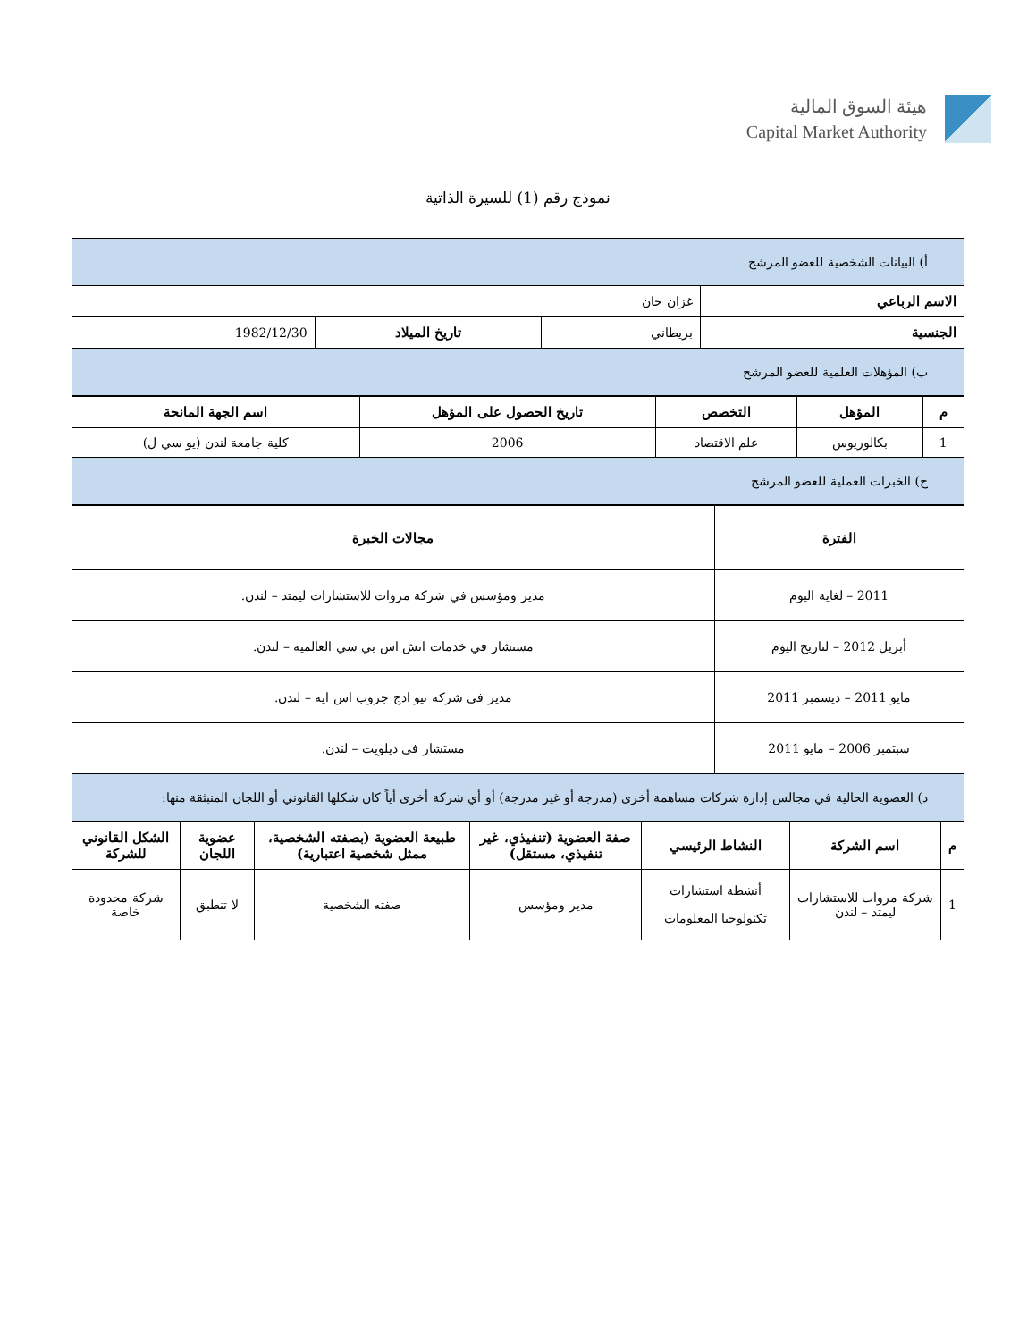هيئة السوق المالية
Capital Market Authority
نموذج رقم (1) للسيرة الذاتية
| أ) البيانات الشخصية للعضو المرشح | | | |
| الاسم الرباعي | غزان خان | | |
| الجنسية | بريطاني | تاريخ الميلاد | 1982/12/30 |
| ب) المؤهلات العلمية للعضو المرشح | | | |
| م | المؤهل | التخصص | تاريخ الحصول على المؤهل | اسم الجهة المانحة |
| --- | --- | --- | --- | --- |
| 1 | بكالوريوس | علم الاقتصاد | 2006 | كلية جامعة لندن (يو سي ل) |
| ج) الخبرات العملية للعضو المرشح | | | | |
| الفترة | مجالات الخبرة |
| --- | --- |
| 2011 – لغاية اليوم | مدير ومؤسس في شركة مروات للاستشارات ليمتد – لندن. |
| أبريل 2012 – لتاريخ اليوم | مستشار في خدمات اتش اس بي سي العالمية – لندن. |
| مايو 2011 – ديسمبر 2011 | مدير في شركة نيو ادج جروب اس ايه – لندن. |
| سبتمبر 2006 – مايو 2011 | مستشار في ديلويت – لندن. |
| د) العضوية الحالية في مجالس إدارة شركات مساهمة أخرى (مدرجة أو غير مدرجة) أو أي شركة أخرى أياً كان شكلها القانوني أو اللجان المنبثقة منها: | |
| م | اسم الشركة | النشاط الرئيسي | صفة العضوية (تنفيذي، غير تنفيذي، مستقل) | طبيعة العضوية (بصفته الشخصية، ممثل شخصية اعتبارية) | عضوية اللجان | الشكل القانوني للشركة |
| --- | --- | --- | --- | --- | --- | --- |
| 1 | شركة مروات للاستشارات ليمتد – لندن | أنشطة استشارات تكنولوجيا المعلومات | مدير ومؤسس | صفته الشخصية | لا تنطبق | شركة محدودة خاصة |